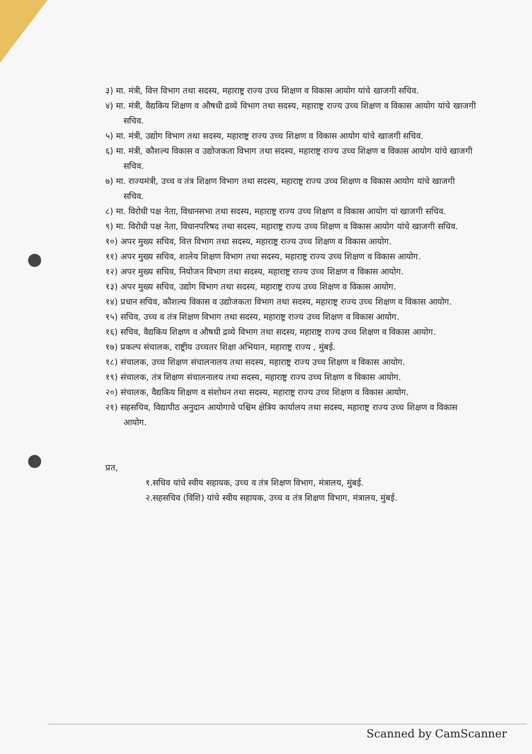३) मा. मंत्री, वित्त विभाग तथा सदस्य, महाराष्ट्र राज्य उच्च शिक्षण व विकास आयोग यांचे खाजगी सचिव.
४) मा. मंत्री, वैद्यकिय शिक्षण व औषधी द्रव्ये विभाग तथा सदस्य, महाराष्ट्र राज्य उच्च शिक्षण व विकास आयोग यांचे खाजगी सचिव.
५) मा. मंत्री, उद्योग विभाग तथा सदस्य, महाराष्ट्र राज्य उच्च शिक्षण व विकास आयोग यांचे खाजगी सचिव.
६) मा. मंत्री, कौशल्य विकास व उद्योजकता विभाग तथा सदस्य, महाराष्ट्र राज्य उच्च शिक्षण व विकास आयोग यांचे खाजगी सचिव.
७) मा. राज्यमंत्री, उच्च व तंत्र शिक्षण विभाग तथा सदस्य, महाराष्ट्र राज्य उच्च शिक्षण व विकास आयोग यांचे खाजगी सचिव.
८) मा. विरोधी पक्ष नेता, विधानसभा तथा सदस्य, महाराष्ट्र राज्य उच्च शिक्षण व विकास आयोग यां खाजगी सचिव.
९) मा. विरोधी पक्ष नेता, विधानपरिषद तथा सदस्य, महाराष्ट्र राज्य उच्च शिक्षण व विकास आयोग यांचे खाजगी सचिव.
१०) अपर मुख्य सचिव, वित्त विभाग तथा सदस्य, महाराष्ट्र राज्य उच्च शिक्षण व विकास आयोग.
११) अपर मुख्य सचिव, शालेय शिक्षण विभाग तथा सदस्य, महाराष्ट्र राज्य उच्च शिक्षण व विकास आयोग.
१२) अपर मुख्य सचिव, नियोजन विभाग तथा सदस्य, महाराष्ट्र राज्य उच्च शिक्षण व विकास आयोग.
१३) अपर मुख्य सचिव, उद्योग विभाग तथा सदस्य, महाराष्ट्र राज्य उच्च शिक्षण व विकास आयोग.
१४) प्रधान सचिव, कौशल्य विकास व उद्योजकता विभाग तथा सदस्य, महाराष्ट्र राज्य उच्च शिक्षण व विकास आयोग.
१५) सचिव, उच्च व तंत्र शिक्षण विभाग तथा सदस्य, महाराष्ट्र राज्य उच्च शिक्षण व विकास आयोग.
१६) सचिव, वैद्यकिय शिक्षण व औषधी द्रव्ये विभाग तथा सदस्य, महाराष्ट्र राज्य उच्च शिक्षण व विकास आयोग.
१७) प्रकल्प संचालक, राष्ट्रीय उच्चतर शिक्षा अभियान, महाराष्ट्र राज्य , मुंबई.
१८) संचालक, उच्च शिक्षण संचालनालय तथा सदस्य, महाराष्ट्र राज्य उच्च शिक्षण व विकास आयोग.
१९) संचालक, तंत्र शिक्षण संचालनालय तथा सदस्य, महाराष्ट्र राज्य उच्च शिक्षण व विकास आयोग.
२०) संचालक, वैद्यकिय शिक्षण व संशोधन तथा सदस्य, महाराष्ट्र राज्य उच्च शिक्षण व विकास आयोग.
२१) सहसचिव, विद्यापीठ अनुदान आयोगाचे पश्चिम क्षेत्रिय कार्यालय तथा सदस्य, महाराष्ट्र राज्य उच्च शिक्षण व विकास आयोग.
प्रत,
१.सचिव यांचे स्वीय सहायक, उच्च व तंत्र शिक्षण विभाग, मंत्रालय, मुंबई.
२.सहसचिव (विशि) यांचे स्वीय सहायक, उच्च व तंत्र शिक्षण विभाग, मंत्रालय, मुंबई.
Scanned by CamScanner